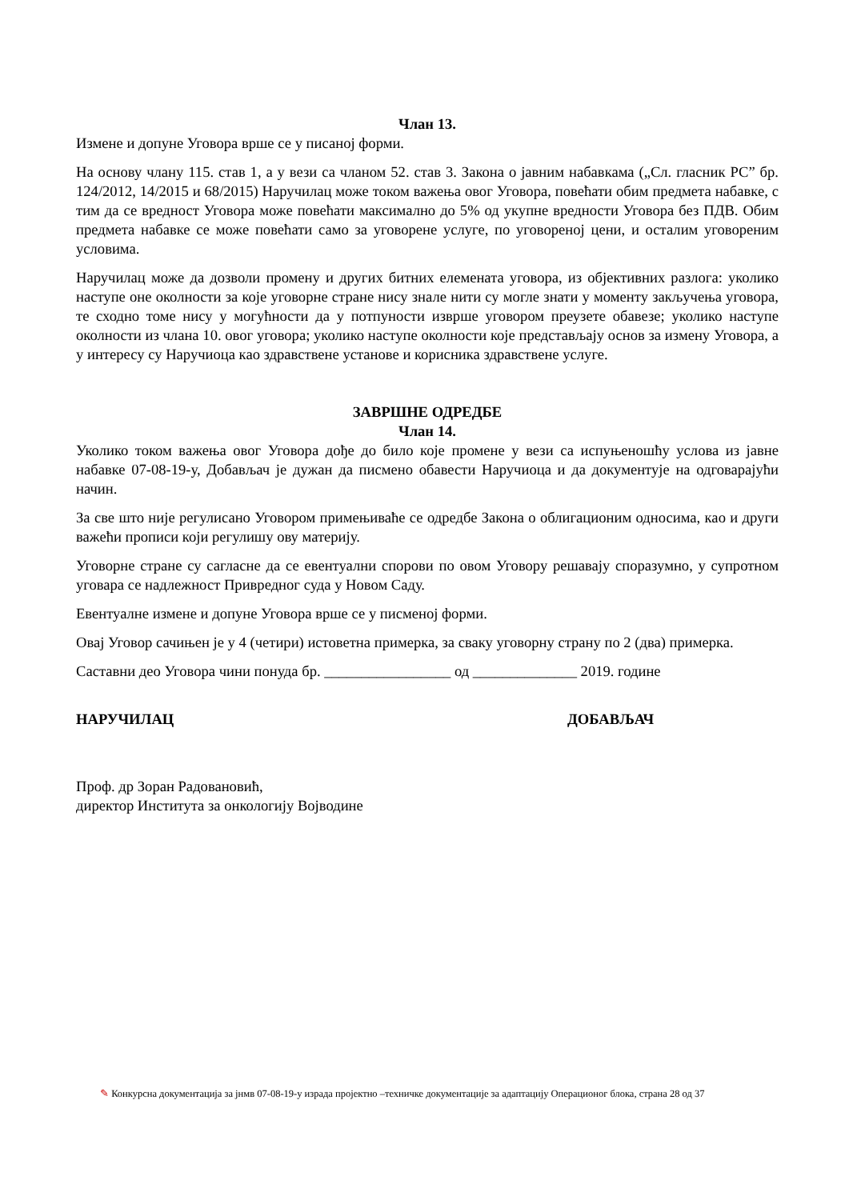Члан 13.
Измене и допуне Уговора врше се у писаној форми.
На основу члану 115. став 1, а у вези са чланом 52. став 3. Закона о јавним набавкама („Сл. гласник РС” бр. 124/2012, 14/2015 и 68/2015) Наручилац може током важења овог Уговора, повећати обим предмета набавке, с тим да се вредност Уговора може повећати максимално до 5% од укупне вредности Уговора без ПДВ. Обим предмета набавке се може повећати само за уговорене услуге, по уговореној цени, и осталим уговореним условима.
Наручилац може да дозволи промену и других битних елемената уговора, из објективних разлога: уколико наступе оне околности за које уговорне стране нису знале нити су могле знати у моменту закључења уговора, те сходно томе нису у могућности да у потпуности изврше уговором преузете обавезе; уколико наступе околности из члана 10. овог уговора; уколико наступе околности које представљају основ за измену Уговора, а у интересу су Наручиоца као здравствене установе и корисника здравствене услуге.
ЗАВРШНЕ ОДРЕДБЕ
Члан 14.
Уколико током важења овог Уговора дође до било које промене у вези са испуњеношћу услова из јавне набавке 07-08-19-у, Добављач је дужан да писмено обавести Наручиоца и да документује на одговарајући начин.
За све што није регулисано Уговором примењиваће се одредбе Закона о облигационим односима, као и други важећи прописи који регулишу ову материју.
Уговорне стране су сагласне да се евентуални спорови по овом Уговору решавају споразумно, у супротном уговара се надлежност Привредног суда у Новом Саду.
Евентуалне измене и допуне Уговора врше се у писменој форми.
Овај Уговор сачињен је у 4 (четири) истоветна примерка, за сваку уговорну страну по 2 (два) примерка.
Саставни део Уговора чини понуда бр. _________________ од ______________ 2019. године
НАРУЧИЛАЦ ДОБАВЉАЧ
Проф. др Зоран Радовановић,
директор Института за онкологију Војводине
✎ Конкурсна документација за јнмв 07-08-19-у израда пројектно –техничке документације за адаптацију Операционог блока, страна 28 од 37